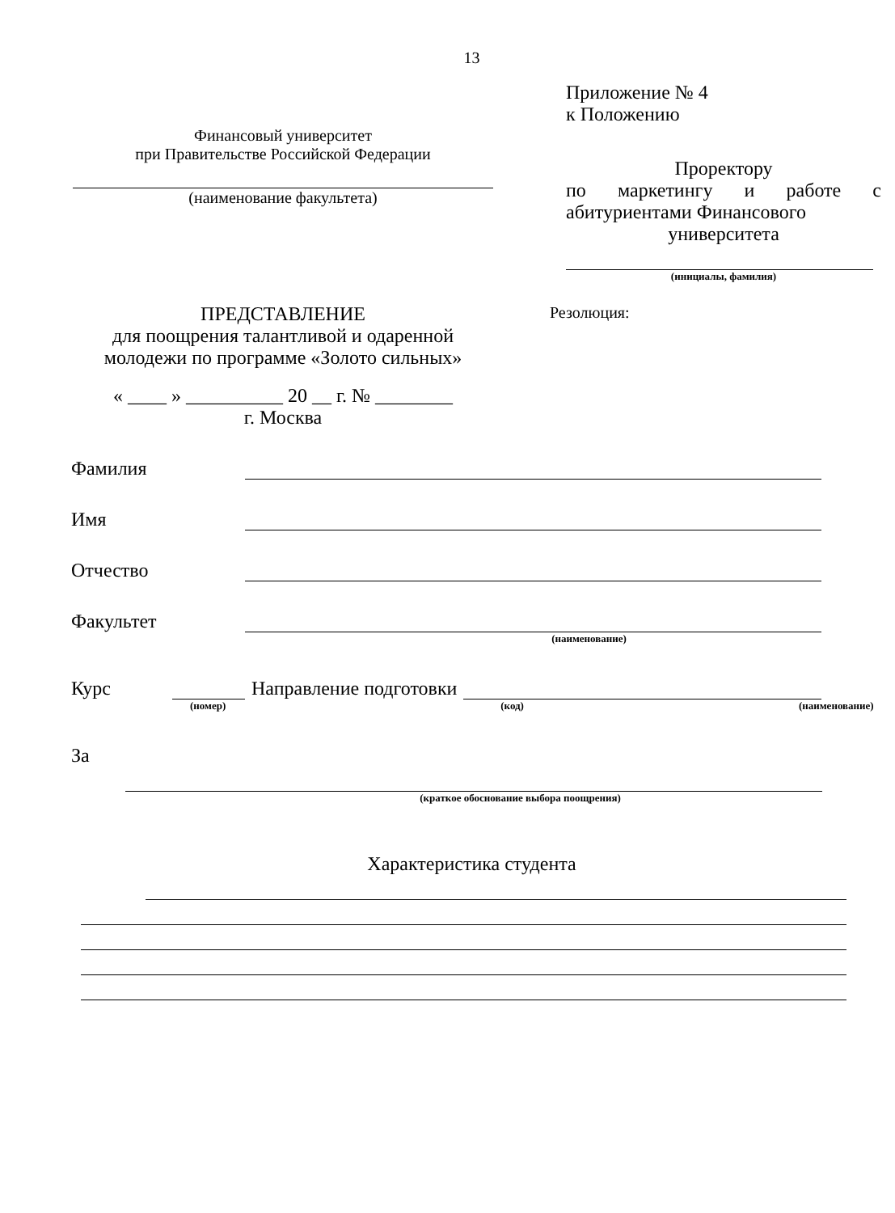13
Финансовый университет
при Правительстве Российской Федерации
(наименование факультета)
Приложение № 4
к Положению
Проректору
по маркетингу и работе с
абитуриентами Финансового
университета
(инициалы, фамилия)
ПРЕДСТАВЛЕНИЕ
для поощрения талантливой и одаренной молодежи по программе «Золото сильных»
« ____ » __________ 20 __ г. № ________
г. Москва
Резолюция:
Фамилия
Имя
Отчество
Факультет
(наименование)
Курс
Направление подготовки
(номер) (код) (наименование)
За
(краткое обоснование выбора поощрения)
Характеристика студента